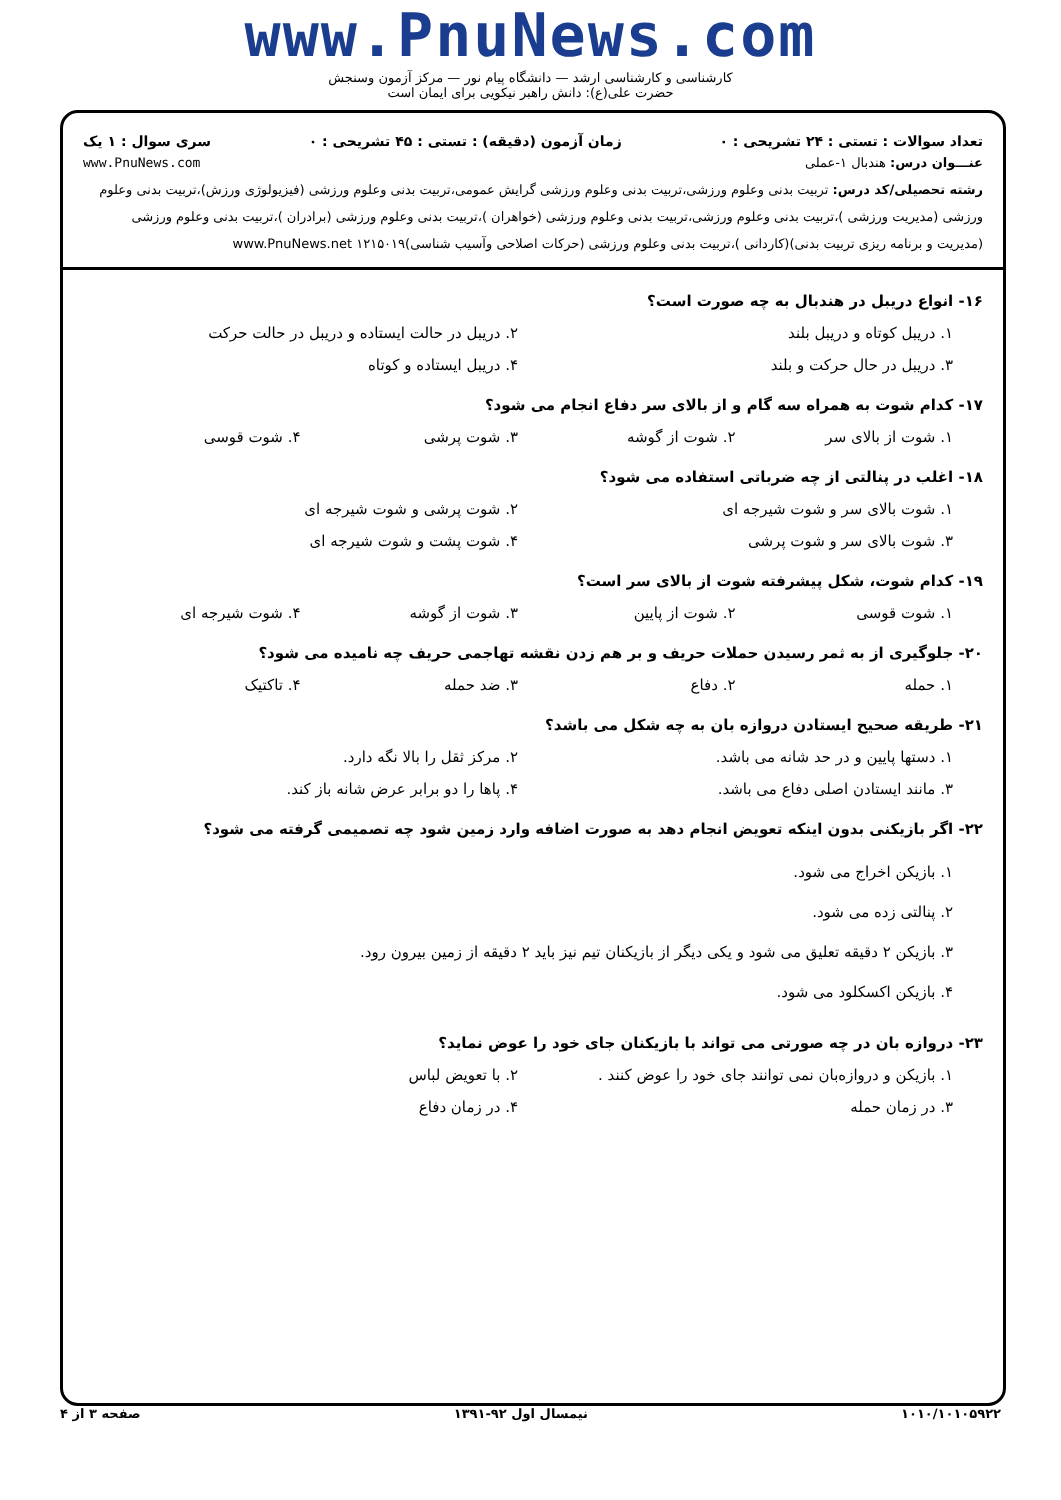www.PnuNews.com
کارشناسی و کارشناسی ارشد — دانشگاه پیام نور — مرکز آزمون وسنجش
حضرت علی(ع): دانش راهبر نیکویی برای ایمان است
تعداد سوالات : تستی : ۲۴ تشریحی : ۰ زمان آزمون (دقیقه) : تستی : ۴۵ تشریحی : ۰ سری سوال : ۱ یک
عنـــوان درس: هندبال ۱-عملی www.PnuNews.com
رشته تحصیلی/کد درس: تربیت بدنی وعلوم ورزشی،تربیت بدنی وعلوم ورزشی گرایش عمومی،تربیت بدنی وعلوم ورزشی (فیزیولوژی ورزش)،تربیت بدنی وعلوم ورزشی (مدیریت ورزشی )،تربیت بدنی وعلوم ورزشی،تربیت بدنی وعلوم ورزشی (خواهران )،تربیت بدنی وعلوم ورزشی (برادران )،تربیت بدنی وعلوم ورزشی (مدیریت و برنامه ریزی تربیت بدنی)(کاردانی )،تربیت بدنی وعلوم ورزشی (حرکات اصلاحی وآسیب شناسی)۱۲۱۵۰۱۹ www.PnuNews.net
۱۶- انواع دریبل در هندبال به چه صورت است؟
۱. دریبل کوتاه و دریبل بلند ۲. دریبل در حالت ایستاده و دریبل در حالت حرکت ۳. دریبل در حال حرکت و بلند ۴. دریبل ایستاده و کوتاه
۱۷- کدام شوت به همراه سه گام و از بالای سر دفاع انجام می شود؟
۱. شوت از بالای سر ۲. شوت از گوشه ۳. شوت پرشی ۴. شوت قوسی
۱۸- اغلب در پنالتی از چه ضرباتی استفاده می شود؟
۱. شوت بالای سر و شوت شیرجه ای ۲. شوت پرشی و شوت شیرجه ای ۳. شوت بالای سر و شوت پرشی ۴. شوت پشت و شوت شیرجه ای
۱۹- کدام شوت، شکل پیشرفته شوت از بالای سر است؟
۱. شوت قوسی ۲. شوت از پایین ۳. شوت از گوشه ۴. شوت شیرجه ای
۲۰- جلوگیری از به ثمر رسیدن حملات حریف و بر هم زدن نقشه تهاجمی حریف چه نامیده می شود؟
۱. حمله ۲. دفاع ۳. ضد حمله ۴. تاکتیک
۲۱- طریقه صحیح ایستادن دروازه بان به چه شکل می باشد؟
۱. دستها پایین و در حد شانه می باشد. ۲. مرکز ثقل را بالا نگه دارد. ۳. مانند ایستادن اصلی دفاع می باشد. ۴. پاها را دو برابر عرض شانه باز کند.
۲۲- اگر بازیکنی بدون اینکه تعویض انجام دهد به صورت اضافه وارد زمین شود چه تصمیمی گرفته می شود؟
۱. بازیکن اخراج می شود.
۲. پنالتی زده می شود.
۳. بازیکن ۲ دقیقه تعلیق می شود و یکی دیگر از بازیکنان تیم نیز باید ۲ دقیقه از زمین بیرون رود.
۴. بازیکن اکسکلود می شود.
۲۳- دروازه بان در چه صورتی می تواند با بازیکنان جای خود را عوض نماید؟
۱. بازیکن و دروازه‌بان نمی توانند جای خود را عوض کنند . ۲. با تعویض لباس ۳. در زمان حمله ۴. در زمان دفاع
۱۰۱۰/۱۰۱۰۵۹۲۲ نیمسال اول ۹۲-۱۳۹۱ صفحه ۳ از ۴